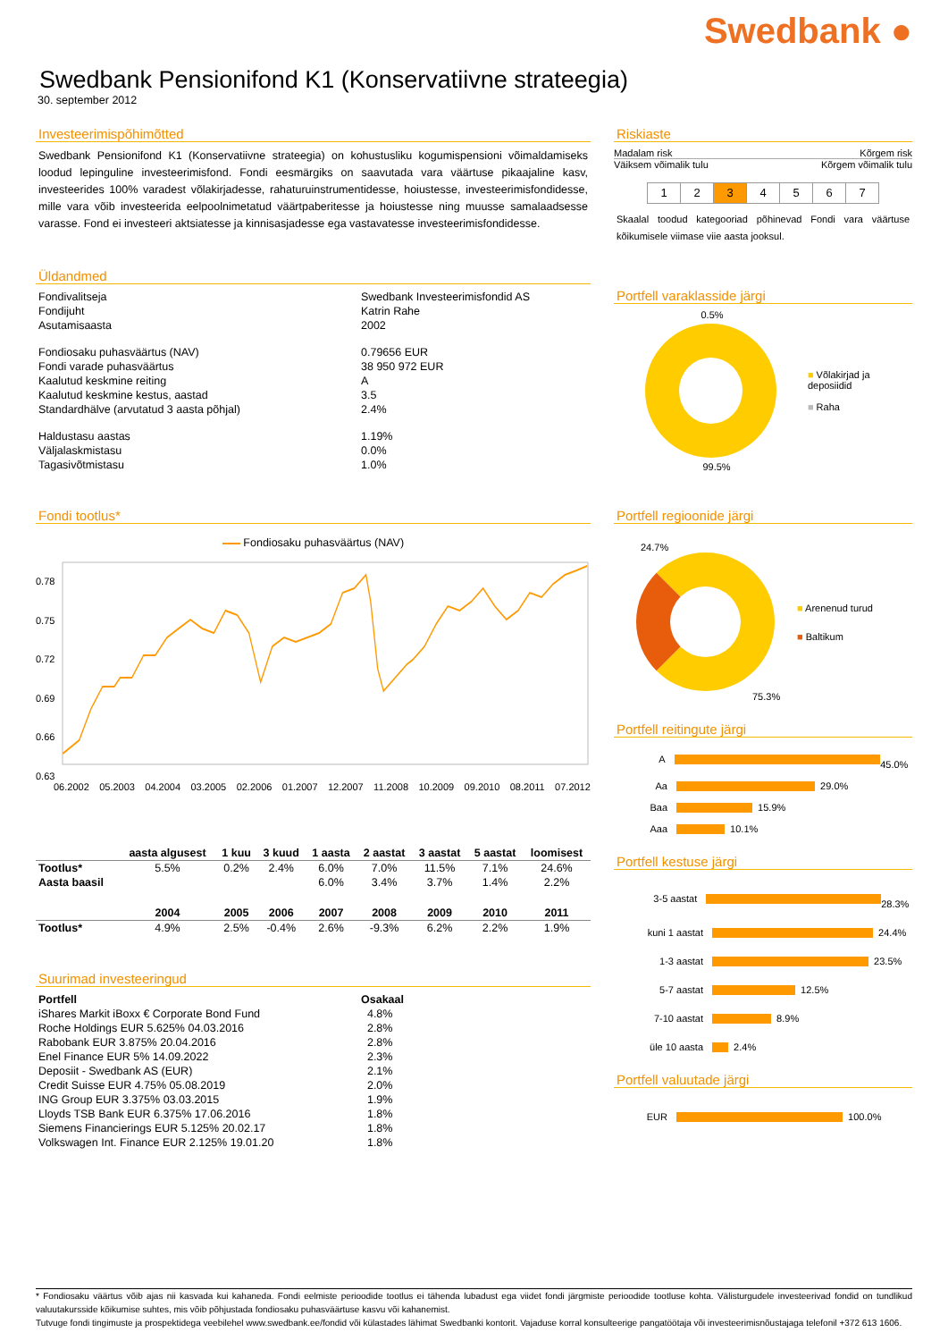Swedbank ●
Swedbank Pensionifond K1 (Konservatiivne strateegia)
30. september 2012
Investeerimispõhimõtted
Swedbank Pensionifond K1 (Konservatiivne strateegia) on kohustusliku kogumispensioni võimaldamiseks loodud lepinguline investeerimisfond. Fondi eesmärgiks on saavutada vara väärtuse pikaajaline kasv, investeerides 100% varadest võlakirjadesse, rahaturuinstrumentidesse, hoiustesse, investeerimisfondidesse, mille vara võib investeerida eelpoolnimetatud väärtpaberitesse ja hoiustesse ning muusse samalaadsesse varasse. Fond ei investeeri aktsiatesse ja kinnisasjadesse ega vastavatesse investeerimisfondidesse.
Üldandmed
| Fondivalitseja | Swedbank Investeerimisfondid AS |
| Fondijuht | Katrin Rahe |
| Asutamisaasta | 2002 |
| Fondiosaku puhasväärtus (NAV) | 0.79656 EUR |
| Fondi varade puhasväärtus | 38 950 972 EUR |
| Kaalutud keskmine reiting | A |
| Kaalutud keskmine kestus, aastad | 3.5 |
| Standardhälve (arvutatud 3 aasta põhjal) | 2.4% |
| Haldustasu aastas | 1.19% |
| Väljalaskmistasu | 0.0% |
| Tagasivõtmistasu | 1.0% |
Fondi tootlus*
Fondiosaku puhasväärtus (NAV)
0.78
0.75
0.72
0.69
0.66
0.63
06.2002 05.2003 04.2004 03.2005 02.2006 01.2007 12.2007 11.2008 10.2009 09.2010 08.2011 07.2012
| | aasta algusest | 1 kuu | 3 kuud | 1 aasta | 2 aastat | 3 aastat | 5 aastat | loomisest |
| --- | --- | --- | --- | --- | --- | --- | --- | --- |
| Tootlus* | 5.5% | 0.2% | 2.4% | 6.0% | 7.0% | 11.5% | 7.1% | 24.6% |
| Aasta baasil | | | | 6.0% | 3.4% | 3.7% | 1.4% | 2.2% |
| | 2004 | 2005 | 2006 | 2007 | 2008 | 2009 | 2010 | 2011 |
| Tootlus* | 4.9% | 2.5% | -0.4% | 2.6% | -9.3% | 6.2% | 2.2% | 1.9% |
Suurimad investeeringud
| Portfell | Osakaal |
| --- | --- |
| iShares Markit iBoxx € Corporate Bond Fund | 4.8% |
| Roche Holdings EUR 5.625% 04.03.2016 | 2.8% |
| Rabobank EUR 3.875% 20.04.2016 | 2.8% |
| Enel Finance EUR 5% 14.09.2022 | 2.3% |
| Deposiit - Swedbank AS (EUR) | 2.1% |
| Credit Suisse EUR 4.75% 05.08.2019 | 2.0% |
| ING Group EUR 3.375% 03.03.2015 | 1.9% |
| Lloyds TSB Bank EUR 6.375% 17.06.2016 | 1.8% |
| Siemens Financierings EUR 5.125% 20.02.17 | 1.8% |
| Volkswagen Int. Finance EUR 2.125% 19.01.20 | 1.8% |
Riskiaste
Madalam risk Kõrgem risk
Väiksem võimalik tulu Kõrgem võimalik tulu
| 1 | 2 | 3 | 4 | 5 | 6 | 7 |
Skaalal toodud kategooriad põhinevad Fondi vara väärtuse kõikumisele viimase viie aasta jooksul.
Portfell varaklasside järgi
0.5%
■ Võlakirjad ja deposiidid
■ Raha
99.5%
Portfell regioonide järgi
24.7%
■ Arenenud turud
■ Baltikum
75.3%
Portfell reitingute järgi
A 45.0%
Aa 29.0%
Baa 15.9%
Aaa 10.1%
Portfell kestuse järgi
3-5 aastat 28.3%
kuni 1 aastat 24.4%
1-3 aastat 23.5%
5-7 aastat 12.5%
7-10 aastat 8.9%
üle 10 aasta 2.4%
Portfell valuutade järgi
EUR 100.0%
* Fondiosaku väärtus võib ajas nii kasvada kui kahaneda. Fondi eelmiste perioodide tootlus ei tähenda lubadust ega viidet fondi järgmiste perioodide tootluse kohta. Välisturgudele investeerivad fondid on tundlikud valuutakursside kõikumise suhtes, mis võib põhjustada fondiosaku puhasväärtuse kasvu või kahanemist.
Tutvuge fondi tingimuste ja prospektidega veebilehel www.swedbank.ee/fondid või külastades lähimat Swedbanki kontorit. Vajaduse korral konsulteerige pangatöötaja või investeerimisnõustajaga telefonil +372 613 1606.